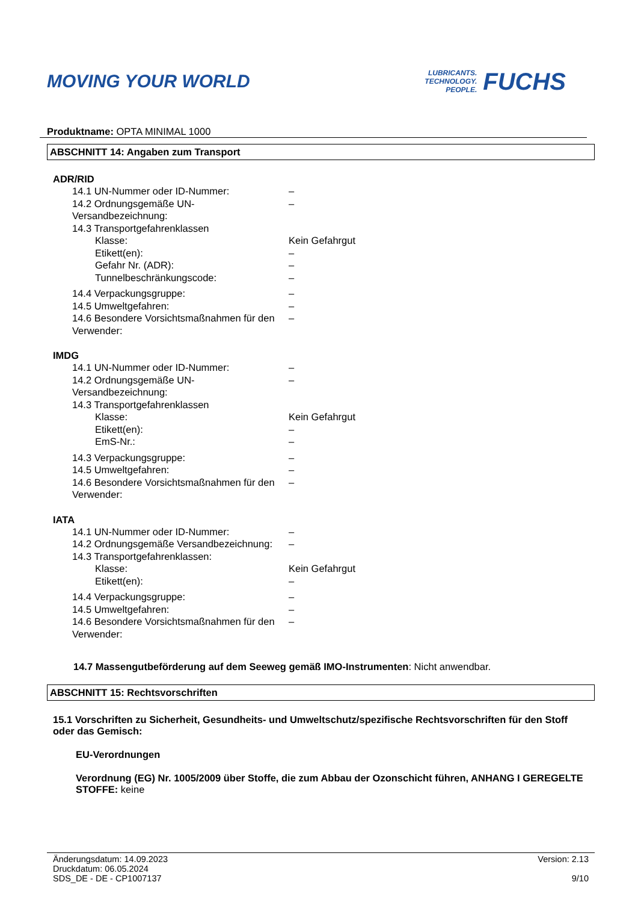MOVING YOUR WORLD
LUBRICANTS.
TECHNOLOGY.
PEOPLE.
FUCHS
Produktname: OPTA MINIMAL 1000
ABSCHNITT 14: Angaben zum Transport
ADR/RID
| 14.1 UN-Nummer oder ID-Nummer: | – |
| 14.2 Ordnungsgemäße UN-Versandbezeichnung: | – |
| 14.3 Transportgefahrenklassen | |
| Klasse: | Kein Gefahrgut |
| Etikett(en): | – |
| Gefahr Nr. (ADR): | – |
| Tunnelbeschränkungscode: | – |
| 14.4 Verpackungsgruppe: | – |
| 14.5 Umweltgefahren: | – |
| 14.6 Besondere Vorsichtsmaßnahmen für den Verwender: | – |
IMDG
| 14.1 UN-Nummer oder ID-Nummer: | – |
| 14.2 Ordnungsgemäße UN-Versandbezeichnung: | – |
| 14.3 Transportgefahrenklassen | |
| Klasse: | Kein Gefahrgut |
| Etikett(en): | – |
| EmS-Nr.: | – |
| 14.3 Verpackungsgruppe: | – |
| 14.5 Umweltgefahren: | – |
| 14.6 Besondere Vorsichtsmaßnahmen für den Verwender: | – |
IATA
| 14.1 UN-Nummer oder ID-Nummer: | – |
| 14.2 Ordnungsgemäße Versandbezeichnung: | – |
| 14.3 Transportgefahrenklassen: | |
| Klasse: | Kein Gefahrgut |
| Etikett(en): | – |
| 14.4 Verpackungsgruppe: | – |
| 14.5 Umweltgefahren: | – |
| 14.6 Besondere Vorsichtsmaßnahmen für den Verwender: | – |
14.7 Massengutbeförderung auf dem Seeweg gemäß IMO-Instrumenten: Nicht anwendbar.
ABSCHNITT 15: Rechtsvorschriften
15.1 Vorschriften zu Sicherheit, Gesundheits- und Umweltschutz/spezifische Rechtsvorschriften für den Stoff oder das Gemisch:
EU-Verordnungen
Verordnung (EG) Nr. 1005/2009 über Stoffe, die zum Abbau der Ozonschicht führen, ANHANG I GEREGELTE STOFFE: keine
Änderungsdatum: 14.09.2023
Druckdatum: 06.05.2024
SDS_DE - DE - CP1007137
Version: 2.13
9/10